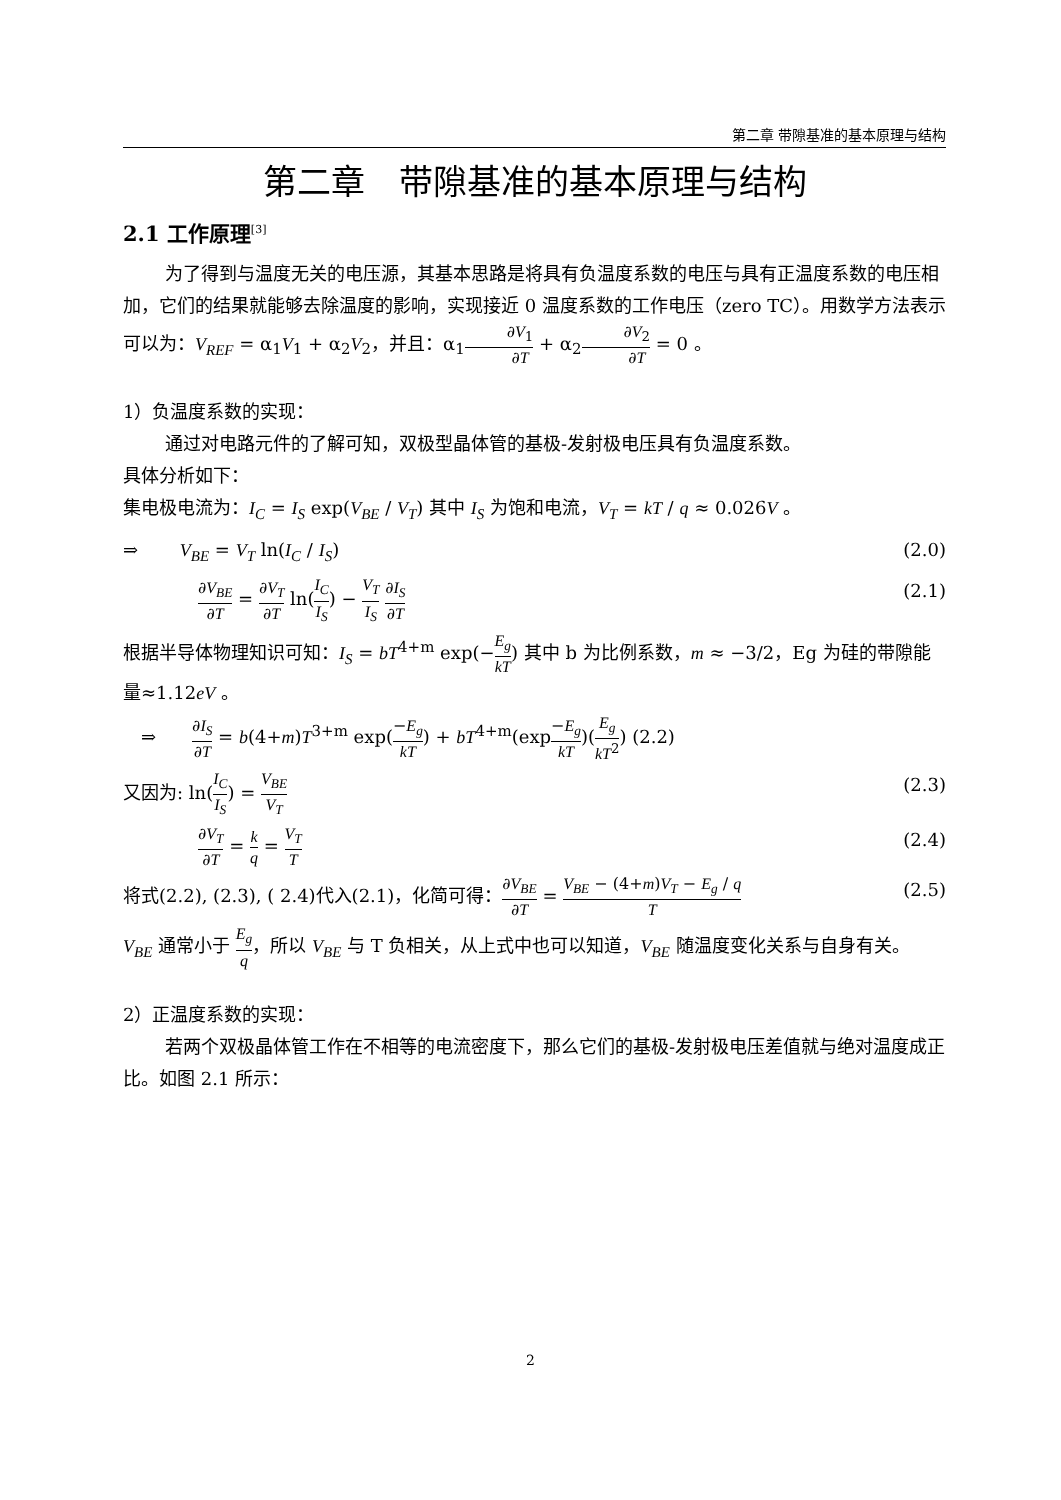第二章 带隙基准的基本原理与结构
第二章　带隙基准的基本原理与结构
2.1 工作原理<sup>[3]</sup>
为了得到与温度无关的电压源，其基本思路是将具有负温度系数的电压与具有正温度系数的电压相加，它们的结果就能够去除温度的影响，实现接近 0 温度系数的工作电压（zero TC）。用数学方法表示可以为：V<sub>REF</sub> = α<sub>1</sub>V<sub>1</sub> + α<sub>2</sub>V<sub>2</sub>，并且：α<sub>1</sub>∂V<sub>1</sub> ∂T + α<sub>2</sub>∂V<sub>2</sub> ∂T = 0 。
1）负温度系数的实现：
通过对电路元件的了解可知，双极型晶体管的基极-发射极电压具有负温度系数。
具体分析如下：
集电极电流为：I<sub>C</sub> = I<sub>S</sub> exp(V<sub>BE</sub> / V<sub>T</sub>) 其中 I<sub>S</sub> 为饱和电流，V<sub>T</sub> = kT / q ≈ 0.026V 。
⇒　　 V<sub>BE</sub> = V<sub>T</sub> ln(I<sub>C</sub> / I<sub>S</sub>) (2.0)
∂V<sub>BE</sub> ∂T = ∂V<sub>T</sub> ∂T ln(I<sub>C</sub> I<sub>S</sub>) − V<sub>T</sub> I<sub>S</sub> ∂I<sub>S</sub> ∂T (2.1)
根据半导体物理知识可知：I<sub>S</sub> = bT<sup>4+m</sup> exp(−E<sub>g</sub> kT) 其中 b 为比例系数，m ≈ −3/2，Eg 为硅的带隙能量≈1.12eV 。
　⇒　　∂I<sub>S</sub> ∂T = b(4+m)T<sup>3+m</sup> exp(−E<sub>g</sub> kT) + bT<sup>4+m</sup>(exp−E<sub>g</sub> kT)(E<sub>g</sub> kT<sup>2</sup>) (2.2)
又因为: ln(I<sub>C</sub> I<sub>S</sub>) = V<sub>BE</sub> V<sub>T</sub> (2.3)
∂V<sub>T</sub> ∂T = k q = V<sub>T</sub> T (2.4)
将式(2.2), (2.3), ( 2.4)代入(2.1)，化简可得：∂V<sub>BE</sub> ∂T = V<sub>BE</sub> − (4+m)V<sub>T</sub> − E<sub>g</sub> / q T (2.5)
V<sub>BE</sub> 通常小于 E<sub>g</sub> q，所以 V<sub>BE</sub> 与 T 负相关，从上式中也可以知道，V<sub>BE</sub> 随温度变化关系与自身有关。
2）正温度系数的实现：
若两个双极晶体管工作在不相等的电流密度下，那么它们的基极-发射极电压差值就与绝对温度成正比。如图 2.1 所示：
2